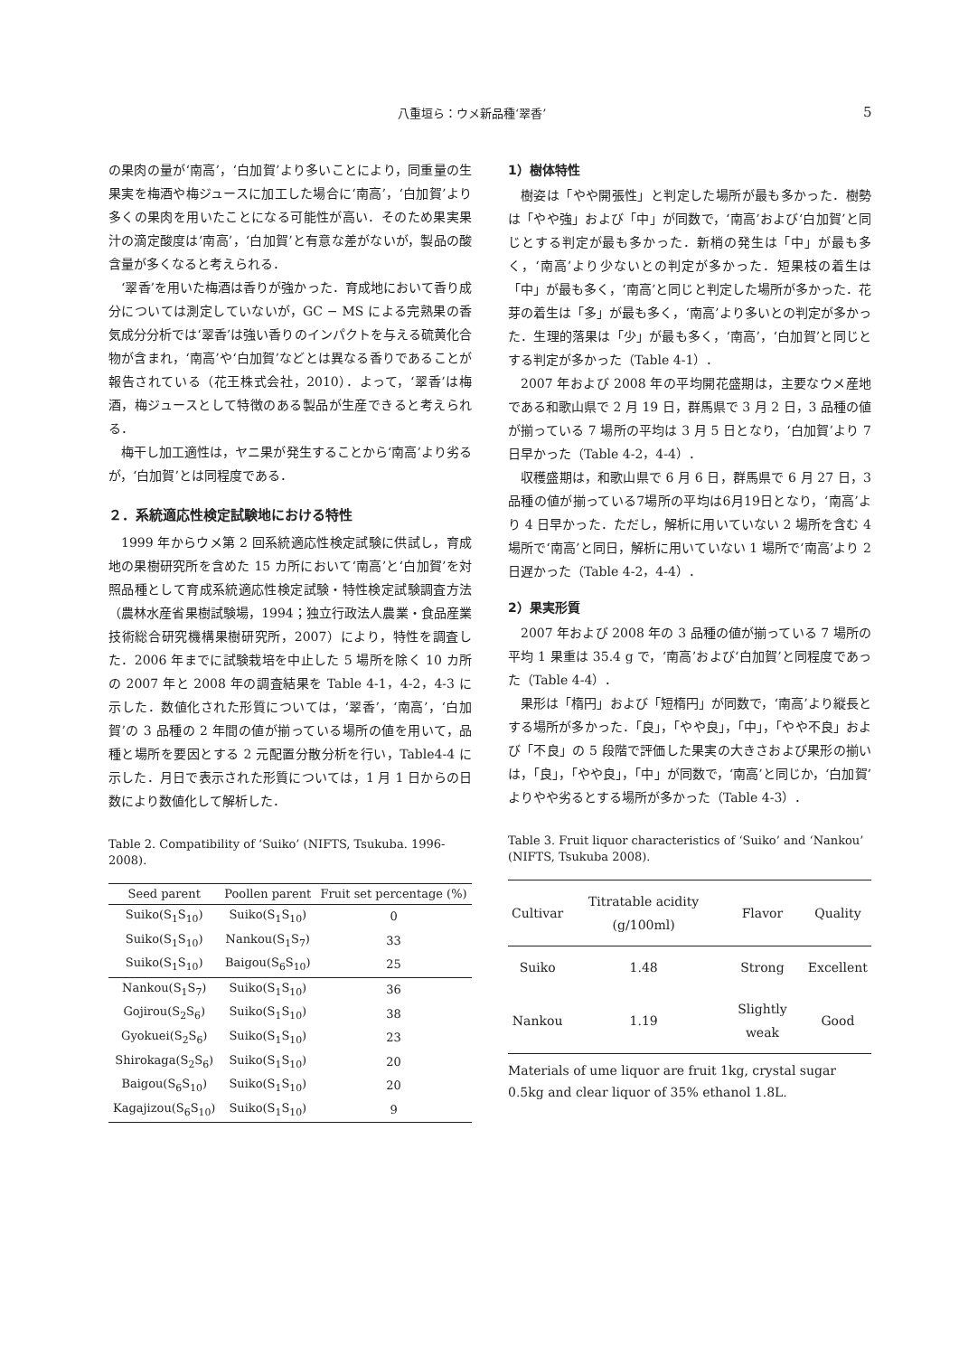八重垣ら：ウメ新品種‘翠香’ 5
の果肉の量が‘南高’，‘白加賀’より多いことにより，同重量の生果実を梅酒や梅ジュースに加工した場合に‘南高’，‘白加賀’より多くの果肉を用いたことになる可能性が高い．そのため果実果汁の滴定酸度は‘南高’，‘白加賀’と有意な差がないが，製品の酸含量が多くなると考えられる．
‘翠香’を用いた梅酒は香りが強かった．育成地において香り成分については測定していないが，GC − MS による完熟果の香気成分分析では‘翠香’は強い香りのインパクトを与える硫黄化合物が含まれ，‘南高’や‘白加賀’などとは異なる香りであることが報告されている（花王株式会社，2010）．よって，‘翠香’は梅酒，梅ジュースとして特徴のある製品が生産できると考えられる．
梅干し加工適性は，ヤニ果が発生することから‘南高’より劣るが，‘白加賀’とは同程度である．
２．系統適応性検定試験地における特性
1999 年からウメ第 2 回系統適応性検定試験に供試し，育成地の果樹研究所を含めた 15 カ所において‘南高’と‘白加賀’を対照品種として育成系統適応性検定試験・特性検定試験調査方法（農林水産省果樹試験場，1994；独立行政法人農業・食品産業技術総合研究機構果樹研究所，2007）により，特性を調査した．2006 年までに試験栽培を中止した 5 場所を除く 10 カ所の 2007 年と 2008 年の調査結果を Table 4-1，4-2，4-3 に示した．数値化された形質については，‘翠香’，‘南高’，‘白加賀’の 3 品種の 2 年間の値が揃っている場所の値を用いて，品種と場所を要因とする 2 元配置分散分析を行い，Table4-4 に示した．月日で表示された形質については，1 月 1 日からの日数により数値化して解析した．
Table 2. Compatibility of ‘Suiko’ (NIFTS, Tsukuba. 1996-2008).
| Seed parent | Poollen parent | Fruit set percentage (%) |
| --- | --- | --- |
| Suiko(S<sub>1</sub>S<sub>10</sub>) | Suiko(S<sub>1</sub>S<sub>10</sub>) | 0 |
| Suiko(S<sub>1</sub>S<sub>10</sub>) | Nankou(S<sub>1</sub>S<sub>7</sub>) | 33 |
| Suiko(S<sub>1</sub>S<sub>10</sub>) | Baigou(S<sub>6</sub>S<sub>10</sub>) | 25 |
| Nankou(S<sub>1</sub>S<sub>7</sub>) | Suiko(S<sub>1</sub>S<sub>10</sub>) | 36 |
| Gojirou(S<sub>2</sub>S<sub>6</sub>) | Suiko(S<sub>1</sub>S<sub>10</sub>) | 38 |
| Gyokuei(S<sub>2</sub>S<sub>6</sub>) | Suiko(S<sub>1</sub>S<sub>10</sub>) | 23 |
| Shirokaga(S<sub>2</sub>S<sub>6</sub>) | Suiko(S<sub>1</sub>S<sub>10</sub>) | 20 |
| Baigou(S<sub>6</sub>S<sub>10</sub>) | Suiko(S<sub>1</sub>S<sub>10</sub>) | 20 |
| Kagajizou(S<sub>6</sub>S<sub>10</sub>) | Suiko(S<sub>1</sub>S<sub>10</sub>) | 9 |
1）樹体特性
樹姿は「やや開張性」と判定した場所が最も多かった．樹勢は「やや強」および「中」が同数で，‘南高’および‘白加賀’と同じとする判定が最も多かった．新梢の発生は「中」が最も多く，‘南高’より少ないとの判定が多かった．短果枝の着生は「中」が最も多く，‘南高’と同じと判定した場所が多かった．花芽の着生は「多」が最も多く，‘南高’より多いとの判定が多かった．生理的落果は「少」が最も多く，‘南高’，‘白加賀’と同じとする判定が多かった（Table 4-1）．
2007 年および 2008 年の平均開花盛期は，主要なウメ産地である和歌山県で 2 月 19 日，群馬県で 3 月 2 日，3 品種の値が揃っている 7 場所の平均は 3 月 5 日となり，‘白加賀’より 7 日早かった（Table 4-2，4-4）．
収穫盛期は，和歌山県で 6 月 6 日，群馬県で 6 月 27 日，3品種の値が揃っている7場所の平均は6月19日となり，‘南高’より 4 日早かった．ただし，解析に用いていない 2 場所を含む 4 場所で‘南高’と同日，解析に用いていない 1 場所で‘南高’より 2 日遅かった（Table 4-2，4-4）．
2）果実形質
2007 年および 2008 年の 3 品種の値が揃っている 7 場所の平均 1 果重は 35.4 g で，‘南高’および‘白加賀’と同程度であった（Table 4-4）．
果形は「楕円」および「短楕円」が同数で，‘南高’より縦長とする場所が多かった．「良」，「やや良」，「中」，「やや不良」および「不良」の 5 段階で評価した果実の大きさおよび果形の揃いは，「良」，「やや良」，「中」が同数で，‘南高’と同じか，‘白加賀’よりやや劣るとする場所が多かった（Table 4-3）．
Table 3. Fruit liquor characteristics of ‘Suiko’ and ‘Nankou’ (NIFTS, Tsukuba 2008).
| Cultivar | Titratable acidity (g/100ml) | Flavor | Quality |
| --- | --- | --- | --- |
| Suiko | 1.48 | Strong | Excellent |
| Nankou | 1.19 | Slightly weak | Good |
Materials of ume liquor are fruit 1kg, crystal sugar 0.5kg and clear liquor of 35% ethanol 1.8L.